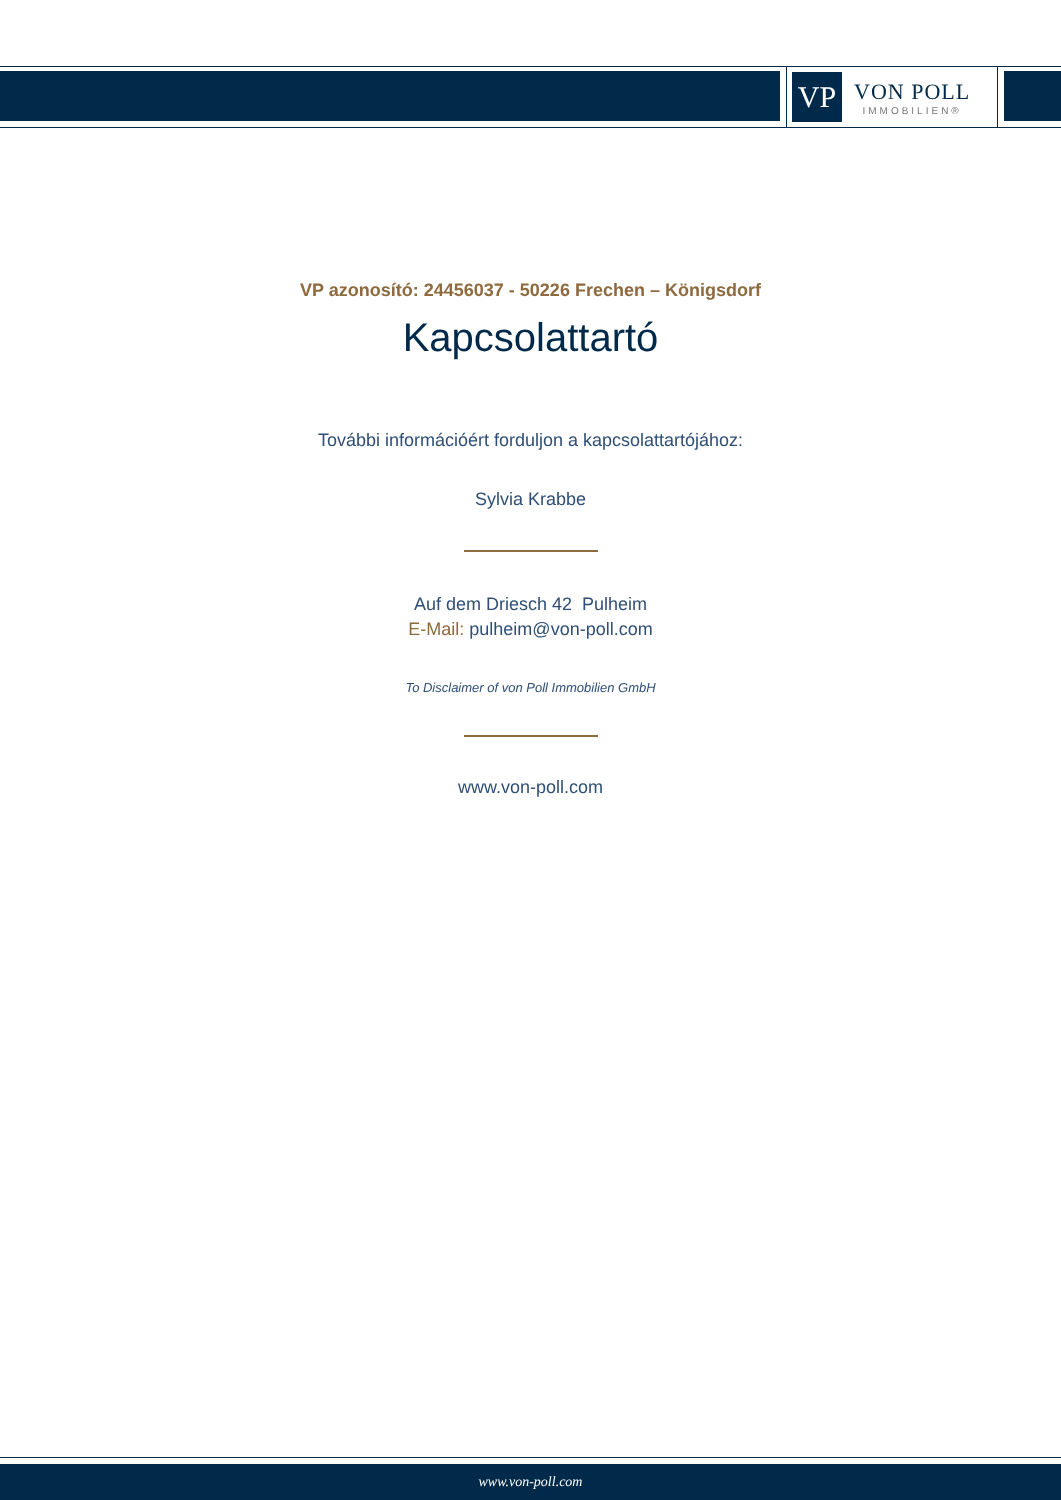VP
VON POLL
IMMOBILIEN®
VP azonosító: 24456037 - 50226 Frechen – Königsdorf
Kapcsolattartó
További információért forduljon a kapcsolattartójához:
Sylvia Krabbe
Auf dem Driesch 42 Pulheim
E-Mail: pulheim@von-poll.com
To Disclaimer of von Poll Immobilien GmbH
www.von-poll.com
www.von-poll.com